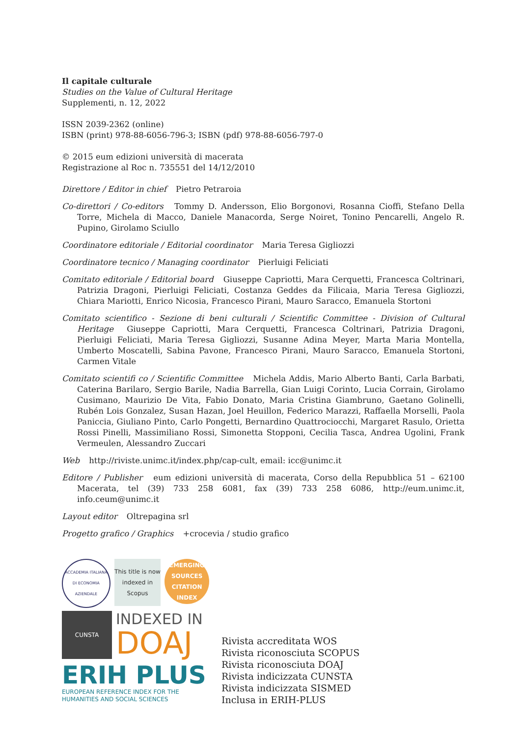Il capitale culturale
Studies on the Value of Cultural Heritage
Supplementi, n. 12, 2022
ISSN 2039-2362 (online)
ISBN (print) 978-88-6056-796-3; ISBN (pdf) 978-88-6056-797-0
© 2015 eum edizioni università di macerata
Registrazione al Roc n. 735551 del 14/12/2010
Direttore / Editor in chief Pietro Petraroia
Co-direttori / Co-editors Tommy D. Andersson, Elio Borgonovi, Rosanna Cioffi, Stefano Della Torre, Michela di Macco, Daniele Manacorda, Serge Noiret, Tonino Pencarelli, Angelo R. Pupino, Girolamo Sciullo
Coordinatore editoriale / Editorial coordinator Maria Teresa Gigliozzi
Coordinatore tecnico / Managing coordinator Pierluigi Feliciati
Comitato editoriale / Editorial board Giuseppe Capriotti, Mara Cerquetti, Francesca Coltrinari, Patrizia Dragoni, Pierluigi Feliciati, Costanza Geddes da Filicaia, Maria Teresa Gigliozzi, Chiara Mariotti, Enrico Nicosia, Francesco Pirani, Mauro Saracco, Emanuela Stortoni
Comitato scientifico - Sezione di beni culturali / Scientific Committee - Division of Cultural Heritage Giuseppe Capriotti, Mara Cerquetti, Francesca Coltrinari, Patrizia Dragoni, Pierluigi Feliciati, Maria Teresa Gigliozzi, Susanne Adina Meyer, Marta Maria Montella, Umberto Moscatelli, Sabina Pavone, Francesco Pirani, Mauro Saracco, Emanuela Stortoni, Carmen Vitale
Comitato scientifi co / Scientific Committee Michela Addis, Mario Alberto Banti, Carla Barbati, Caterina Barilaro, Sergio Barile, Nadia Barrella, Gian Luigi Corinto, Lucia Corrain, Girolamo Cusimano, Maurizio De Vita, Fabio Donato, Maria Cristina Giambruno, Gaetano Golinelli, Rubén Lois Gonzalez, Susan Hazan, Joel Heuillon, Federico Marazzi, Raffaella Morselli, Paola Paniccia, Giuliano Pinto, Carlo Pongetti, Bernardino Quattrociocchi, Margaret Rasulo, Orietta Rossi Pinelli, Massimiliano Rossi, Simonetta Stopponi, Cecilia Tasca, Andrea Ugolini, Frank Vermeulen, Alessandro Zuccari
Web http://riviste.unimc.it/index.php/cap-cult, email: icc@unimc.it
Editore / Publisher eum edizioni università di macerata, Corso della Repubblica 51 – 62100 Macerata, tel (39) 733 258 6081, fax (39) 733 258 6086, http://eum.unimc.it, info.ceum@unimc.it
Layout editor Oltrepagina srl
Progetto grafico / Graphics +crocevia / studio grafico
ACCADEMIA ITALIANA DI ECONOMIA AZIENDALE
This title is now indexed in Scopus
EMERGING SOURCES CITATION INDEX
CUNSTA
INDEXED IN
DOAJ
ERIH PLUS
EUROPEAN REFERENCE INDEX FOR THE
HUMANITIES AND SOCIAL SCIENCES
Rivista accreditata WOS
Rivista riconosciuta SCOPUS
Rivista riconosciuta DOAJ
Rivista indicizzata CUNSTA
Rivista indicizzata SISMED
Inclusa in ERIH-PLUS